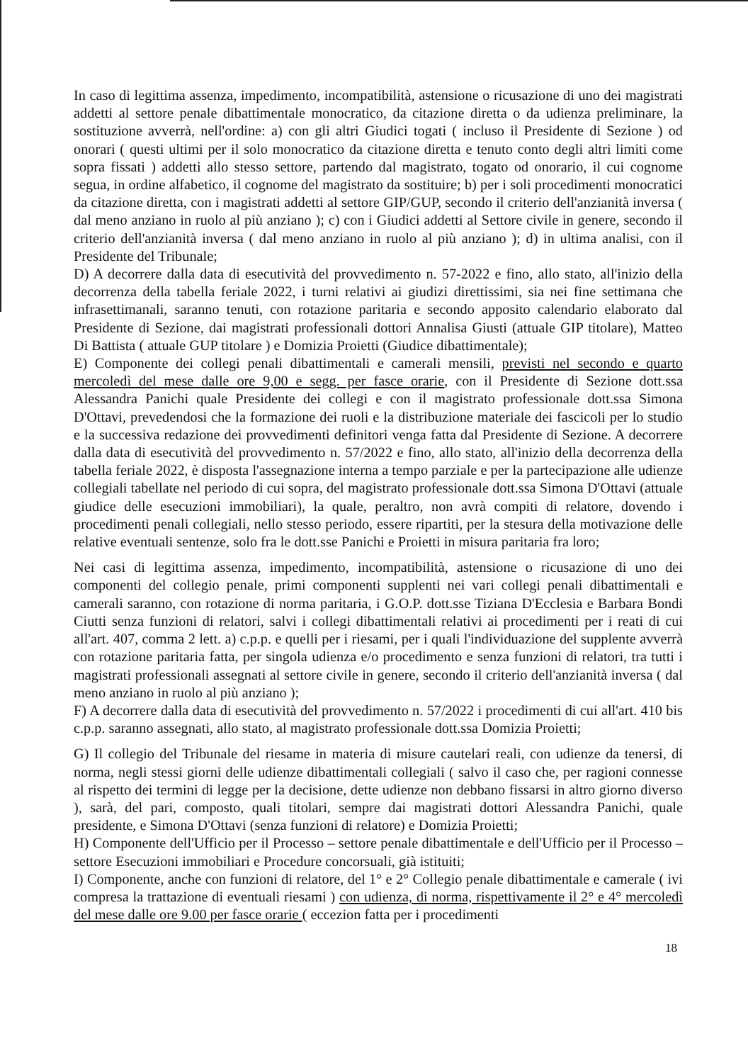In caso di legittima assenza, impedimento, incompatibilità, astensione o ricusazione di uno dei magistrati addetti al settore penale dibattimentale monocratico, da citazione diretta o da udienza preliminare, la sostituzione avverrà, nell'ordine: a) con gli altri Giudici togati ( incluso il Presidente di Sezione ) od onorari ( questi ultimi per il solo monocratico da citazione diretta e tenuto conto degli altri limiti come sopra fissati ) addetti allo stesso settore, partendo dal magistrato, togato od onorario, il cui cognome segua, in ordine alfabetico, il cognome del magistrato da sostituire; b) per i soli procedimenti monocratici da citazione diretta, con i magistrati addetti al settore GIP/GUP, secondo il criterio dell'anzianità inversa ( dal meno anziano in ruolo al più anziano ); c) con i Giudici addetti al Settore civile in genere, secondo il criterio dell'anzianità inversa ( dal meno anziano in ruolo al più anziano ); d) in ultima analisi, con il Presidente del Tribunale;
D) A decorrere dalla data di esecutività del provvedimento n. 57-2022 e fino, allo stato, all'inizio della decorrenza della tabella feriale 2022, i turni relativi ai giudizi direttissimi, sia nei fine settimana che infrasettimanali, saranno tenuti, con rotazione paritaria e secondo apposito calendario elaborato dal Presidente di Sezione, dai magistrati professionali dottori Annalisa Giusti (attuale GIP titolare), Matteo Di Battista ( attuale GUP titolare ) e Domizia Proietti (Giudice dibattimentale);
E) Componente dei collegi penali dibattimentali e camerali mensili, previsti nel secondo e quarto mercoledì del mese dalle ore 9,00 e segg. per fasce orarie, con il Presidente di Sezione dott.ssa Alessandra Panichi quale Presidente dei collegi e con il magistrato professionale dott.ssa Simona D'Ottavi, prevedendosi che la formazione dei ruoli e la distribuzione materiale dei fascicoli per lo studio e la successiva redazione dei provvedimenti definitori venga fatta dal Presidente di Sezione. A decorrere dalla data di esecutività del provvedimento n. 57/2022 e fino, allo stato, all'inizio della decorrenza della tabella feriale 2022, è disposta l'assegnazione interna a tempo parziale e per la partecipazione alle udienze collegiali tabellate nel periodo di cui sopra, del magistrato professionale dott.ssa Simona D'Ottavi (attuale giudice delle esecuzioni immobiliari), la quale, peraltro, non avrà compiti di relatore, dovendo i procedimenti penali collegiali, nello stesso periodo, essere ripartiti, per la stesura della motivazione delle relative eventuali sentenze, solo fra le dott.sse Panichi e Proietti in misura paritaria fra loro;
Nei casi di legittima assenza, impedimento, incompatibilità, astensione o ricusazione di uno dei componenti del collegio penale, primi componenti supplenti nei vari collegi penali dibattimentali e camerali saranno, con rotazione di norma paritaria, i G.O.P. dott.sse Tiziana D'Ecclesia e Barbara Bondi Ciutti senza funzioni di relatori, salvi i collegi dibattimentali relativi ai procedimenti per i reati di cui all'art. 407, comma 2 lett. a) c.p.p. e quelli per i riesami, per i quali l'individuazione del supplente avverrà con rotazione paritaria fatta, per singola udienza e/o procedimento e senza funzioni di relatori, tra tutti i magistrati professionali assegnati al settore civile in genere, secondo il criterio dell'anzianità inversa ( dal meno anziano in ruolo al più anziano );
F) A decorrere dalla data di esecutività del provvedimento n. 57/2022 i procedimenti di cui all'art. 410 bis c.p.p. saranno assegnati, allo stato, al magistrato professionale dott.ssa Domizia Proietti;
G) Il collegio del Tribunale del riesame in materia di misure cautelari reali, con udienze da tenersi, di norma, negli stessi giorni delle udienze dibattimentali collegiali ( salvo il caso che, per ragioni connesse al rispetto dei termini di legge per la decisione, dette udienze non debbano fissarsi in altro giorno diverso ), sarà, del pari, composto, quali titolari, sempre dai magistrati dottori Alessandra Panichi, quale presidente, e Simona D'Ottavi (senza funzioni di relatore) e Domizia Proietti;
H) Componente dell'Ufficio per il Processo – settore penale dibattimentale e dell'Ufficio per il Processo – settore Esecuzioni immobiliari e Procedure concorsuali, già istituiti;
I) Componente, anche con funzioni di relatore, del 1° e 2° Collegio penale dibattimentale e camerale ( ivi compresa la trattazione di eventuali riesami ) con udienza, di norma, rispettivamente il 2° e 4° mercoledì del mese dalle ore 9.00 per fasce orarie ( eccezion fatta per i procedimenti
18